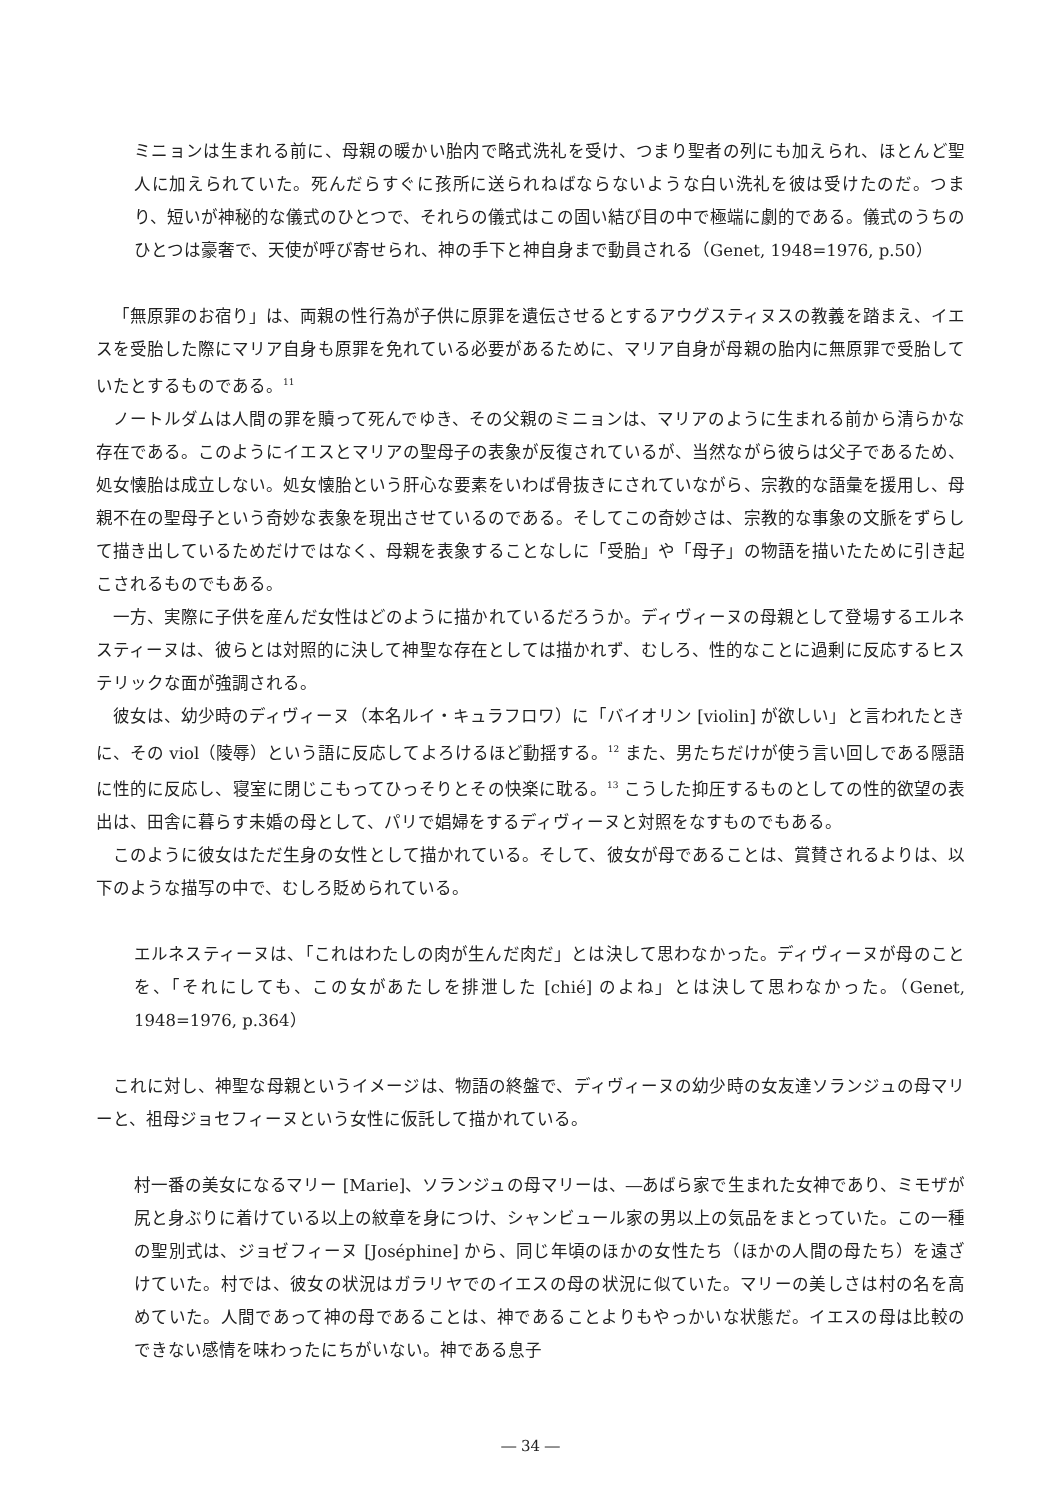ミニョンは生まれる前に、母親の暖かい胎内で略式洗礼を受け、つまり聖者の列にも加えられ、ほとんど聖人に加えられていた。死んだらすぐに孩所に送られねばならないような白い洗礼を彼は受けたのだ。つまり、短いが神秘的な儀式のひとつで、それらの儀式はこの固い結び目の中で極端に劇的である。儀式のうちのひとつは豪奢で、天使が呼び寄せられ、神の手下と神自身まで動員される（Genet, 1948=1976, p.50）
「無原罪のお宿り」は、両親の性行為が子供に原罪を遺伝させるとするアウグスティヌスの教義を踏まえ、イエスを受胎した際にマリア自身も原罪を免れている必要があるために、マリア自身が母親の胎内に無原罪で受胎していたとするものである。<sup>11</sup>
ノートルダムは人間の罪を贖って死んでゆき、その父親のミニョンは、マリアのように生まれる前から清らかな存在である。このようにイエスとマリアの聖母子の表象が反復されているが、当然ながら彼らは父子であるため、処女懐胎は成立しない。処女懐胎という肝心な要素をいわば骨抜きにされていながら、宗教的な語彙を援用し、母親不在の聖母子という奇妙な表象を現出させているのである。そしてこの奇妙さは、宗教的な事象の文脈をずらして描き出しているためだけではなく、母親を表象することなしに「受胎」や「母子」の物語を描いたために引き起こされるものでもある。
一方、実際に子供を産んだ女性はどのように描かれているだろうか。ディヴィーヌの母親として登場するエルネスティーヌは、彼らとは対照的に決して神聖な存在としては描かれず、むしろ、性的なことに過剰に反応するヒステリックな面が強調される。
彼女は、幼少時のディヴィーヌ（本名ルイ・キュラフロワ）に「バイオリン [violin] が欲しい」と言われたときに、その viol（陵辱）という語に反応してよろけるほど動揺する。<sup>12</sup> また、男たちだけが使う言い回しである隠語に性的に反応し、寝室に閉じこもってひっそりとその快楽に耽る。<sup>13</sup> こうした抑圧するものとしての性的欲望の表出は、田舎に暮らす未婚の母として、パリで娼婦をするディヴィーヌと対照をなすものでもある。
このように彼女はただ生身の女性として描かれている。そして、彼女が母であることは、賞賛されるよりは、以下のような描写の中で、むしろ貶められている。
エルネスティーヌは、「これはわたしの肉が生んだ肉だ」とは決して思わなかった。ディヴィーヌが母のことを、「それにしても、この女があたしを排泄した [chié] のよね」とは決して思わなかった。（Genet, 1948=1976, p.364）
これに対し、神聖な母親というイメージは、物語の終盤で、ディヴィーヌの幼少時の女友達ソランジュの母マリーと、祖母ジョセフィーヌという女性に仮託して描かれている。
村一番の美女になるマリー [Marie]、ソランジュの母マリーは、―あばら家で生まれた女神であり、ミモザが尻と身ぶりに着けている以上の紋章を身につけ、シャンビュール家の男以上の気品をまとっていた。この一種の聖別式は、ジョゼフィーヌ [Joséphine] から、同じ年頃のほかの女性たち（ほかの人間の母たち）を遠ざけていた。村では、彼女の状況はガラリヤでのイエスの母の状況に似ていた。マリーの美しさは村の名を高めていた。人間であって神の母であることは、神であることよりもやっかいな状態だ。イエスの母は比較のできない感情を味わったにちがいない。神である息子
― 34 ―